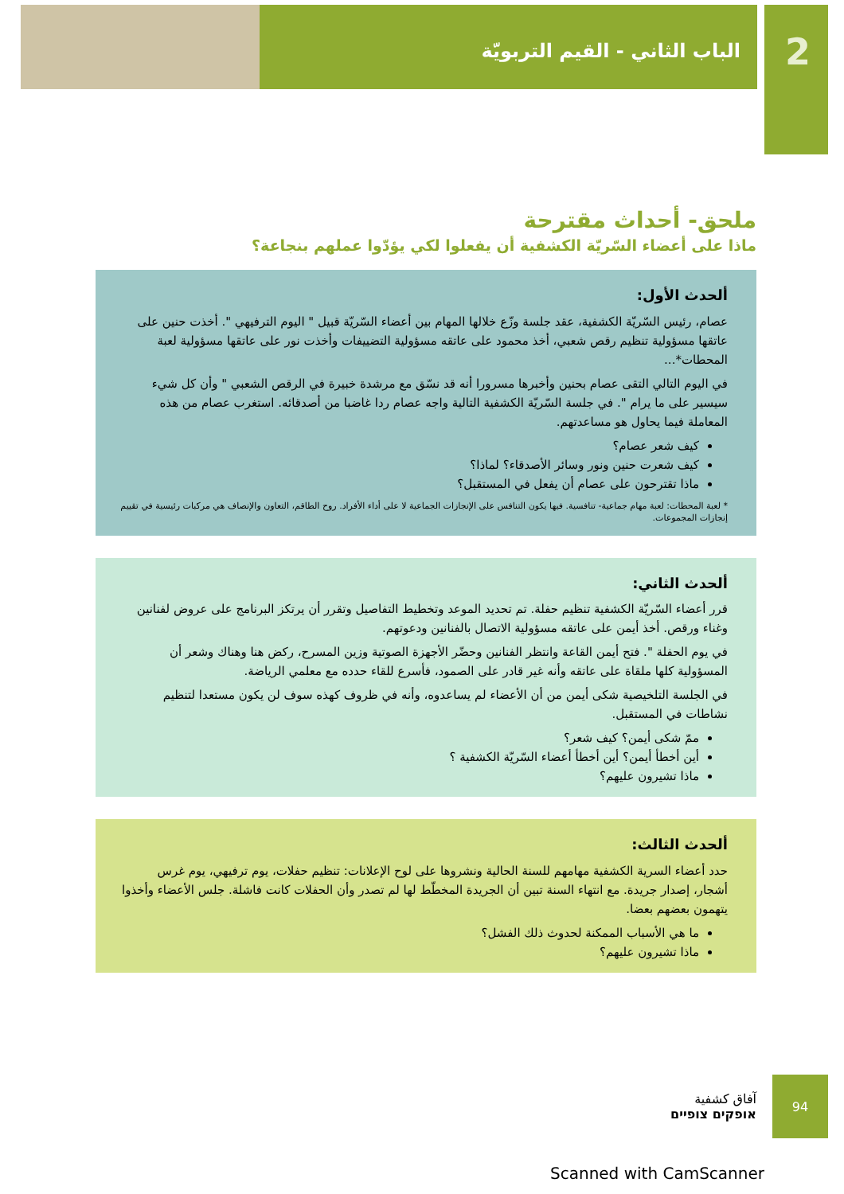2 الباب الثاني - القيم التربويّة
ملحق- أحداث مقترحة
ماذا على أعضاء السّريّة الكشفية أن يفعلوا لكي يؤدّوا عملهم بنجاعة؟
ألحدث الأول:
عصام، رئيس السّريّة الكشفية، عقد جلسة وزّع خلالها المهام بين أعضاء السّريّة قبيل " اليوم الترفيهي ". أخذت حنين على عاتقها مسؤولية تنظيم رقص شعبي، أخذ محمود على عاتقه مسؤولية التضييفات وأخذت نور على عاتقها مسؤولية لعبة المحطات*...
في اليوم التالي التقى عصام بحنين وأخبرها مسرورا أنه قد نسّق مع مرشدة خبيرة في الرقص الشعبي " وأن كل شيء سيسير على ما يرام ". في جلسة السّريّة الكشفية التالية واجه عصام ردا غاضبا من أصدقائه. استغرب عصام من هذه المعاملة فيما يحاول هو مساعدتهم.
كيف شعر عصام؟
كيف شعرت حنين ونور وسائر الأصدقاء؟ لماذا؟
ماذا تقترحون على عصام أن يفعل في المستقبل؟
* لعبة المحطات: لعبة مهام جماعية- تنافسية. فيها يكون التنافس على الإنجازات الجماعية لا على أداء الأفراد. روح الطاقم، التعاون والإنصاف هي مركبات رئيسية في تقييم إنجازات المجموعات.
ألحدث الثاني:
قرر أعضاء السّريّة الكشفية تنظيم حفلة. تم تحديد الموعد وتخطيط التفاصيل وتقرر أن يرتكز البرنامج على عروض لفنانين وغناء ورقص. أخذ أيمن على عاتقه مسؤولية الاتصال بالفنانين ودعوتهم.
في يوم الحفلة ". فتح أيمن القاعة وانتظر الفنانين وحضّر الأجهزة الصوتية وزين المسرح، ركض هنا وهناك وشعر أن المسؤولية كلها ملقاة على عاتقه وأنه غير قادر على الصمود، فأسرع للقاء حدده مع معلمي الرياضة.
في الجلسة التلخيصية شكى أيمن من أن الأعضاء لم يساعدوه، وأنه في ظروف كهذه سوف لن يكون مستعدا لتنظيم نشاطات في المستقبل.
ممّ شكى أيمن؟ كيف شعر؟
أين أخطأ أيمن؟ أين أخطأ أعضاء السّريّة الكشفية ؟
ماذا تشيرون عليهم؟
ألحدث الثالث:
حدد أعضاء السرية الكشفية مهامهم للسنة الحالية ونشروها على لوح الإعلانات: تنظيم حفلات، يوم ترفيهي، يوم غرس أشجار، إصدار جريدة. مع انتهاء السنة تبين أن الجريدة المخطّط لها لم تصدر وأن الحفلات كانت فاشلة. جلس الأعضاء وأخذوا يتهمون بعضهم بعضا.
ما هي الأسباب الممكنة لحدوث ذلك الفشل؟
ماذا تشيرون عليهم؟
94
آفاق كشفية
אופקים צופיים
Scanned with CamScanner